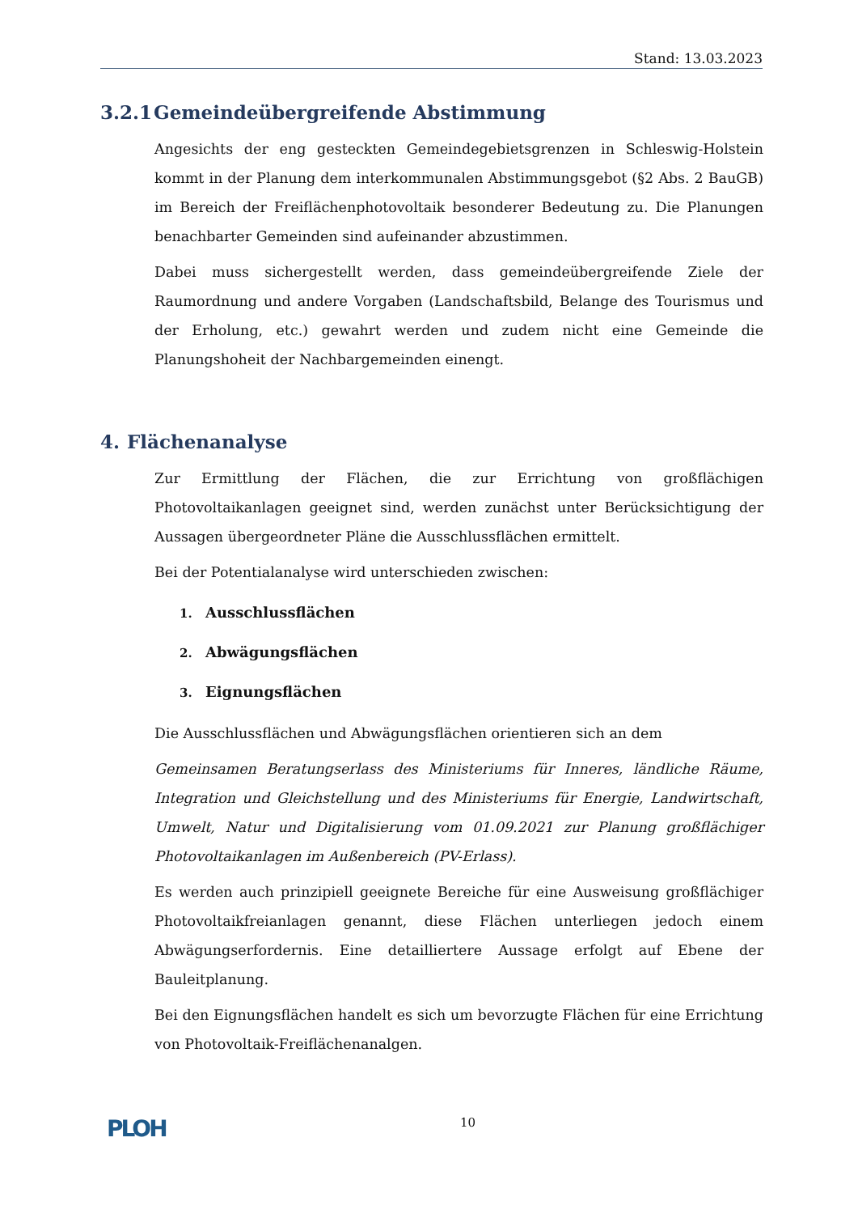Stand: 13.03.2023
3.2.1 Gemeindeübergreifende Abstimmung
Angesichts der eng gesteckten Gemeindegebietsgrenzen in Schleswig-Holstein kommt in der Planung dem interkommunalen Abstimmungsgebot (§2 Abs. 2 BauGB) im Bereich der Freiflächenphotovoltaik besonderer Bedeutung zu. Die Planungen benachbarter Gemeinden sind aufeinander abzustimmen.
Dabei muss sichergestellt werden, dass gemeindeübergreifende Ziele der Raumordnung und andere Vorgaben (Landschaftsbild, Belange des Tourismus und der Erholung, etc.) gewahrt werden und zudem nicht eine Gemeinde die Planungshoheit der Nachbargemeinden einengt.
4. Flächenanalyse
Zur Ermittlung der Flächen, die zur Errichtung von großflächigen Photovoltaikanlagen geeignet sind, werden zunächst unter Berücksichtigung der Aussagen übergeordneter Pläne die Ausschlussflächen ermittelt.
Bei der Potentialanalyse wird unterschieden zwischen:
1. Ausschlussflächen
2. Abwägungsflächen
3. Eignungsflächen
Die Ausschlussflächen und Abwägungsflächen orientieren sich an dem
Gemeinsamen Beratungserlass des Ministeriums für Inneres, ländliche Räume, Integration und Gleichstellung und des Ministeriums für Energie, Landwirtschaft, Umwelt, Natur und Digitalisierung vom 01.09.2021 zur Planung großflächiger Photovoltaikanlagen im Außenbereich (PV-Erlass).
Es werden auch prinzipiell geeignete Bereiche für eine Ausweisung großflächiger Photovoltaikfreianlagen genannt, diese Flächen unterliegen jedoch einem Abwägungserfordernis. Eine detailliertere Aussage erfolgt auf Ebene der Bauleitplanung.
Bei den Eignungsflächen handelt es sich um bevorzugte Flächen für eine Errichtung von Photovoltaik-Freiflächenanalgen.
PLOH
10